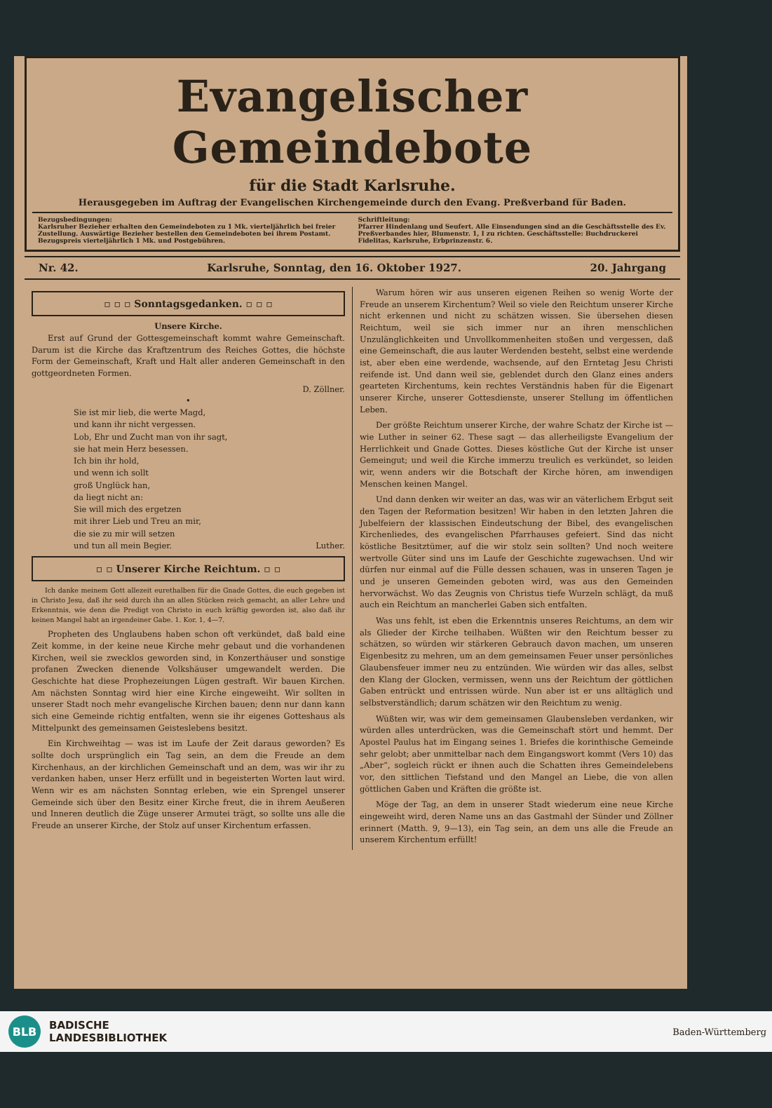Evangelischer Gemeindebote
für die Stadt Karlsruhe.
Herausgegeben im Auftrag der Evangelischen Kirchengemeinde durch den Evang. Preßverband für Baden.
Bezugsbedingungen:
Karlsruher Bezieher erhalten den Gemeindeboten zu 1 Mk. vierteljährlich bei freier Zustellung. Auswärtige Bezieher bestellen den Gemeindeboten bei ihrem Postamt. Bezugspreis vierteljährlich 1 Mk. und Postgebühren.
Schriftleitung:
Pfarrer Hindenlang und Seufert. Alle Einsendungen sind an die Geschäftsstelle des Ev. Preßverbandes hier, Blumenstr. 1, I zu richten. Geschäftsstelle: Buchdruckerei Fidelitas, Karlsruhe, Erbprinzenstr. 6.
Nr. 42. Karlsruhe, Sonntag, den 16. Oktober 1927. 20. Jahrgang
▫ ▫ ▫ Sonntagsgedanken. ▫ ▫ ▫
Unsere Kirche.
Erst auf Grund der Gottesgemeinschaft kommt wahre Gemeinschaft. Darum ist die Kirche das Kraftzentrum des Reiches Gottes, die höchste Form der Gemeinschaft, Kraft und Halt aller anderen Gemeinschaft in den gottgeordneten Formen.
D. Zöllner.
•
Sie ist mir lieb, die werte Magd,
und kann ihr nicht vergessen.
Lob, Ehr und Zucht man von ihr sagt,
sie hat mein Herz besessen.
Ich bin ihr hold,
und wenn ich sollt
groß Unglück han,
da liegt nicht an:
Sie will mich des ergetzen
mit ihrer Lieb und Treu an mir,
die sie zu mir will setzen
und tun all mein Begier. Luther.
▫ ▫ Unserer Kirche Reichtum. ▫ ▫
Ich danke meinem Gott allezeit eurethalben für die Gnade Gottes, die euch gegeben ist in Christo Jesu, daß ihr seid durch ihn an allen Stücken reich gemacht, an aller Lehre und Erkenntnis, wie denn die Predigt von Christo in euch kräftig geworden ist, also daß ihr keinen Mangel habt an irgendeiner Gabe. 1. Kor. 1, 4—7.
Propheten des Unglaubens haben schon oft verkündet, daß bald eine Zeit komme, in der keine neue Kirche mehr gebaut und die vorhandenen Kirchen, weil sie zwecklos geworden sind, in Konzerthäuser und sonstige profanen Zwecken dienende Volkshäuser umgewandelt werden. Die Geschichte hat diese Prophezeiungen Lügen gestraft. Wir bauen Kirchen. Am nächsten Sonntag wird hier eine Kirche eingeweiht. Wir sollten in unserer Stadt noch mehr evangelische Kirchen bauen; denn nur dann kann sich eine Gemeinde richtig entfalten, wenn sie ihr eigenes Gotteshaus als Mittelpunkt des gemeinsamen Geisteslebens besitzt.
Ein Kirchweihtag — was ist im Laufe der Zeit daraus geworden? Es sollte doch ursprünglich ein Tag sein, an dem die Freude an dem Kirchenhaus, an der kirchlichen Gemeinschaft und an dem, was wir ihr zu verdanken haben, unser Herz erfüllt und in begeisterten Worten laut wird. Wenn wir es am nächsten Sonntag erleben, wie ein Sprengel unserer Gemeinde sich über den Besitz einer Kirche freut, die in ihrem Aeußeren und Inneren deutlich die Züge unserer Armutei trägt, so sollte uns alle die Freude an unserer Kirche, der Stolz auf unser Kirchentum erfassen.
Warum hören wir aus unseren eigenen Reihen so wenig Worte der Freude an unserem Kirchentum? Weil so viele den Reichtum unserer Kirche nicht erkennen und nicht zu schätzen wissen. Sie übersehen diesen Reichtum, weil sie sich immer nur an ihren menschlichen Unzulänglichkeiten und Unvollkommenheiten stoßen und vergessen, daß eine Gemeinschaft, die aus lauter Werdenden besteht, selbst eine werdende ist, aber eben eine werdende, wachsende, auf den Erntetag Jesu Christi reifende ist. Und dann weil sie, geblendet durch den Glanz eines anders gearteten Kirchentums, kein rechtes Verständnis haben für die Eigenart unserer Kirche, unserer Gottesdienste, unserer Stellung im öffentlichen Leben.
Der größte Reichtum unserer Kirche, der wahre Schatz der Kirche ist — wie Luther in seiner 62. These sagt — das allerheiligste Evangelium der Herrlichkeit und Gnade Gottes. Dieses köstliche Gut der Kirche ist unser Gemeingut; und weil die Kirche immerzu treulich es verkündet, so leiden wir, wenn anders wir die Botschaft der Kirche hören, am inwendigen Menschen keinen Mangel.
Und dann denken wir weiter an das, was wir an väterlichem Erbgut seit den Tagen der Reformation besitzen! Wir haben in den letzten Jahren die Jubelfeiern der klassischen Eindeutschung der Bibel, des evangelischen Kirchenliedes, des evangelischen Pfarrhauses gefeiert. Sind das nicht köstliche Besitztümer, auf die wir stolz sein sollten? Und noch weitere wertvolle Güter sind uns im Laufe der Geschichte zugewachsen. Und wir dürfen nur einmal auf die Fülle dessen schauen, was in unseren Tagen je und je unseren Gemeinden geboten wird, was aus den Gemeinden hervorwächst. Wo das Zeugnis von Christus tiefe Wurzeln schlägt, da muß auch ein Reichtum an mancherlei Gaben sich entfalten.
Was uns fehlt, ist eben die Erkenntnis unseres Reichtums, an dem wir als Glieder der Kirche teilhaben. Wüßten wir den Reichtum besser zu schätzen, so würden wir stärkeren Gebrauch davon machen, um unseren Eigenbesitz zu mehren, um an dem gemeinsamen Feuer unser persönliches Glaubensfeuer immer neu zu entzünden. Wie würden wir das alles, selbst den Klang der Glocken, vermissen, wenn uns der Reichtum der göttlichen Gaben entrückt und entrissen würde. Nun aber ist er uns alltäglich und selbstverständlich; darum schätzen wir den Reichtum zu wenig.
Wüßten wir, was wir dem gemeinsamen Glaubensleben verdanken, wir würden alles unterdrücken, was die Gemeinschaft stört und hemmt. Der Apostel Paulus hat im Eingang seines 1. Briefes die korinthische Gemeinde sehr gelobt; aber unmittelbar nach dem Eingangswort kommt (Vers 10) das „Aber“, sogleich rückt er ihnen auch die Schatten ihres Gemeindelebens vor, den sittlichen Tiefstand und den Mangel an Liebe, die von allen göttlichen Gaben und Kräften die größte ist.
Möge der Tag, an dem in unserer Stadt wiederum eine neue Kirche eingeweiht wird, deren Name uns an das Gastmahl der Sünder und Zöllner erinnert (Matth. 9, 9—13), ein Tag sein, an dem uns alle die Freude an unserem Kirchentum erfüllt!
BLB
BADISCHE
LANDESBIBLIOTHEK
Baden-Württemberg